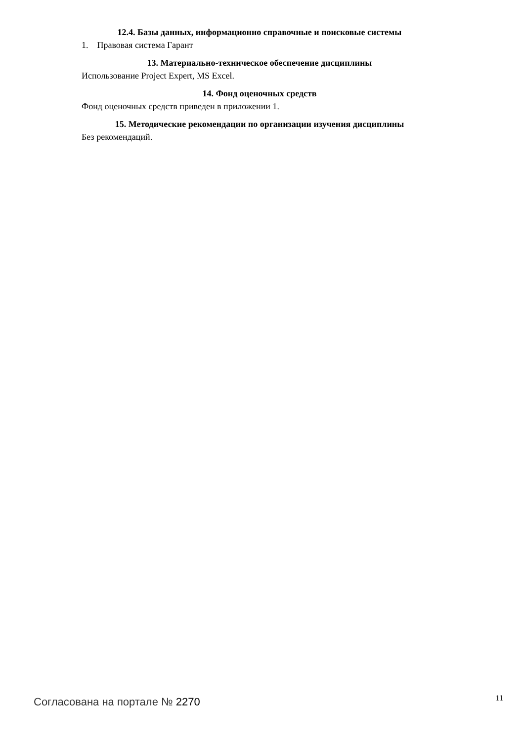12.4. Базы данных, информационно справочные и поисковые системы
1. Правовая система Гарант
13. Материально-техническое обеспечение дисциплины
Использование Project Expert, MS Excel.
14. Фонд оценочных средств
Фонд оценочных средств приведен в приложении 1.
15. Методические рекомендации по организации изучения дисциплины
Без рекомендаций.
Согласована на портале № 2270
11